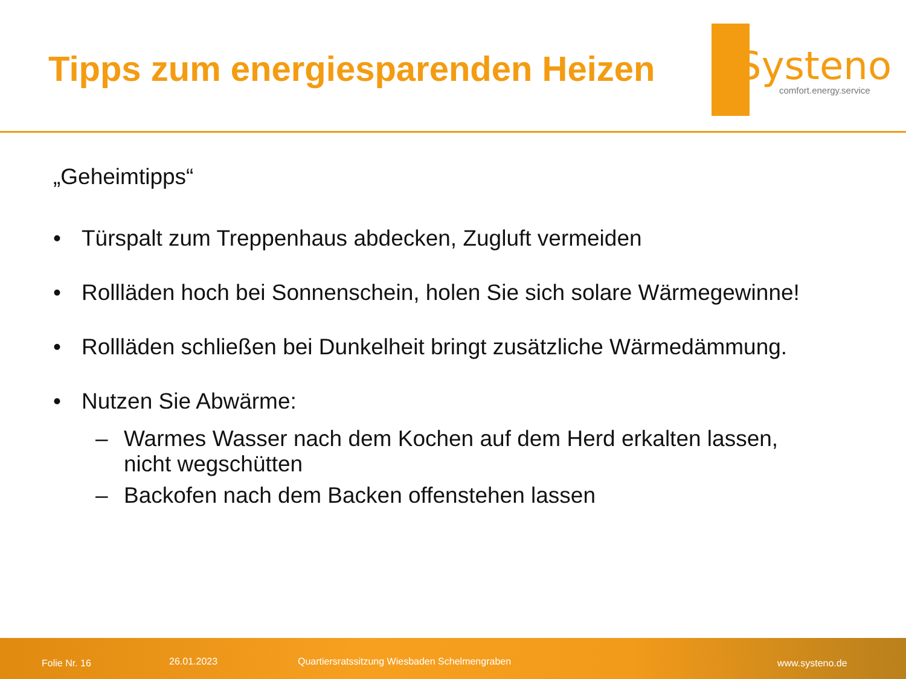Tipps zum energiesparenden Heizen
Systeno
comfort.energy.service
„Geheimtipps“
• Türspalt zum Treppenhaus abdecken, Zugluft vermeiden
• Rollläden hoch bei Sonnenschein, holen Sie sich solare Wärmegewinne!
• Rollläden schließen bei Dunkelheit bringt zusätzliche Wärmedämmung.
• Nutzen Sie Abwärme:
– Warmes Wasser nach dem Kochen auf dem Herd erkalten lassen,
nicht wegschütten
– Backofen nach dem Backen offenstehen lassen
Folie Nr. 16 26.01.2023 Quartiersratssitzung Wiesbaden Schelmengraben www.systeno.de